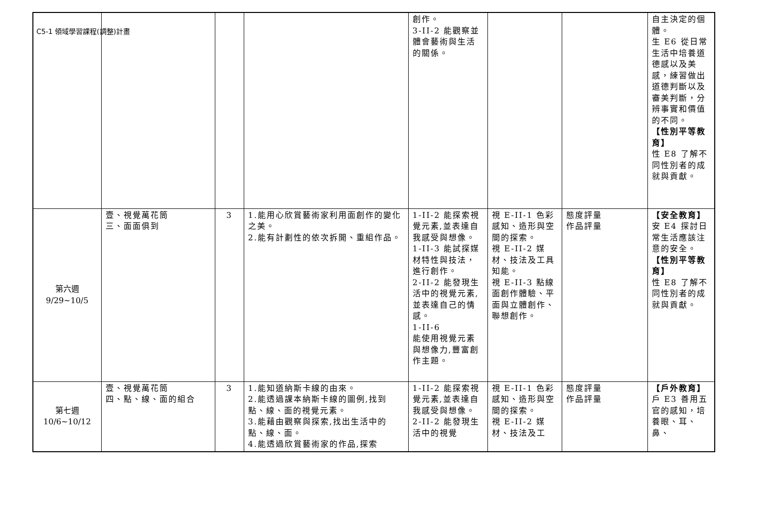C5-1 領域學習課程(調整)計畫
| | | | | 創作。 3-II-2 能觀察並體會藝術與生活的關係。 | | | 自主決定的個體。 生 E6 從日常生活中培養道德感以及美感，練習做出道德判斷以及審美判斷，分辨事實和價值的不同。 【性別平等教育】 性 E8 了解不同性別者的成就與貢獻。 |
| 第六週 9/29~10/5 | 壹、視覺萬花筒 三、面面俱到 | 3 | 1.能用心欣賞藝術家利用面創作的變化之美。 2.能有計劃性的依次拆開、重組作品。 | 1-II-2 能探索視覺元素,並表達自我感受與想像。 1-II-3 能試探媒材特性與技法，進行創作。 2-II-2 能發現生活中的視覺元素,並表達自己的情感。 1-II-6 能使用視覺元素與想像力,豐富創作主題。 | 視 E-II-1 色彩感知、造形與空間的探索。 視 E-II-2 媒材、技法及工具知能。 視 E-II-3 點線面創作體驗、平面與立體創作、聯想創作。 | 態度評量 作品評量 | 【安全教育】 安 E4 探討日常生活應該注意的安全。 【性別平等教育】 性 E8 了解不同性別者的成就與貢獻。 |
| 第七週 10/6~10/12 | 壹、視覺萬花筒 四、點、線、面的組合 | 3 | 1.能知道納斯卡線的由來。 2.能透過課本納斯卡線的圖例,找到點、線、面的視覺元素。 3.能藉由觀察與探索,找出生活中的點、線、面。 4.能透過欣賞藝術家的作品,探索 | 1-II-2 能探索視覺元素,並表達自我感受與想像。 2-II-2 能發現生活中的視覺 | 視 E-II-1 色彩感知、造形與空間的探索。 視 E-II-2 媒材、技法及工 | 態度評量 作品評量 | 【戶外教育】 戶 E3 善用五官的感知，培養眼、耳、鼻、 |